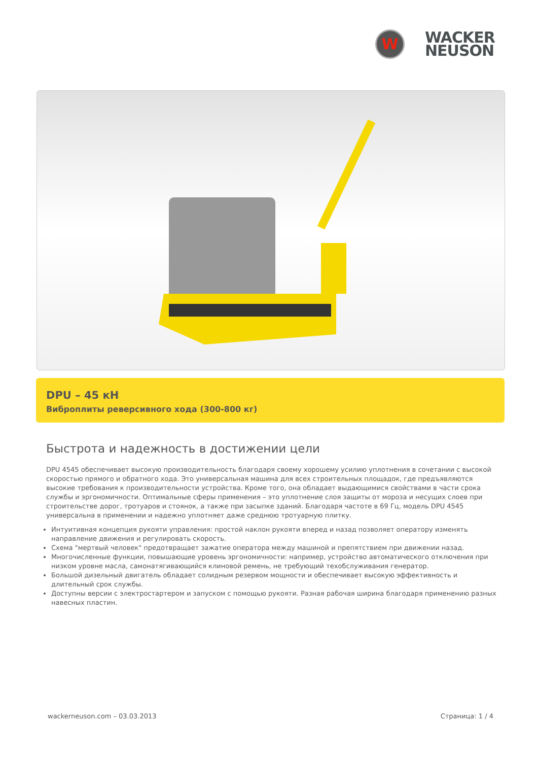W
WACKER
NEUSON
DPU – 45 кН
Виброплиты реверсивного хода (300-800 кг)
Быстрота и надежность в достижении цели
DPU 4545 обеспечивает высокую производительность благодаря своему хорошему усилию уплотнения в сочетании с высокой скоростью прямого и обратного хода. Это универсальная машина для всех строительных площадок, где предъявляются высокие требования к производительности устройства. Кроме того, она обладает выдающимися свойствами в части срока службы и эргономичности. Оптимальные сферы применения – это уплотнение слоя защиты от мороза и несущих слоев при строительстве дорог, тротуаров и стоянок, а также при засыпке зданий. Благодаря частоте в 69 Гц, модель DPU 4545 универсальна в применении и надежно уплотняет даже среднюю тротуарную плитку.
Интуитивная концепция рукояти управления: простой наклон рукояти вперед и назад позволяет оператору изменять направление движения и регулировать скорость.
Схема "мертвый человек" предотвращает зажатие оператора между машиной и препятствием при движении назад.
Многочисленные функции, повышающие уровень эргономичности: например, устройство автоматического отключения при низком уровне масла, самонатягивающийся клиновой ремень, не требующий техобслуживания генератор.
Большой дизельный двигатель обладает солидным резервом мощности и обеспечивает высокую эффективность и длительный срок службы.
Доступны версии с электростартером и запуском с помощью рукояти. Разная рабочая ширина благодаря применению разных навесных пластин.
wackerneuson.com – 03.03.2013 Страница: 1 / 4